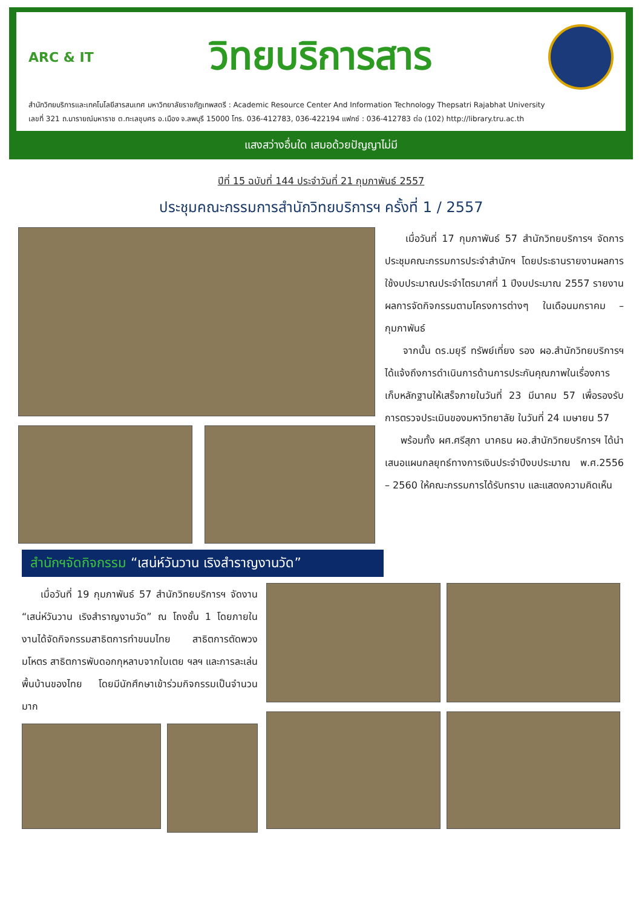ARC & IT
วิทยบริการสาร
สำนักวิทยบริการและเทคโนโลยีสารสนเทศ มหาวิทยาลัยราชภัฏเทพสตรี : Academic Resource Center And Information Technology Thepsatri Rajabhat University
เลขที่ 321 ถ.นารายณ์มหาราช ต.ทะเลชุบศร อ.เมือง จ.ลพบุรี 15000 โทร. 036-412783, 036-422194 แฟกซ์ : 036-412783 ต่อ (102) http://library.tru.ac.th
แสงสว่างอื่นใด เสมอด้วยปัญญาไม่มี
ปีที่ 15 ฉบับที่ 144 ประจำวันที่ 21 กุมภาพันธ์ 2557
ประชุมคณะกรรมการสำนักวิทยบริการฯ ครั้งที่ 1 / 2557
เมื่อวันที่ 17 กุมภาพันธ์ 57 สำนักวิทยบริการฯ จัดการประชุมคณะกรรมการประจำสำนักฯ โดยประธานรายงานผลการใช้งบประมาณประจำไตรมาศที่ 1 ปีงบประมาณ 2557 รายงานผลการจัดกิจกรรมตามโครงการต่างๆ ในเดือนมกราคม – กุมภาพันธ์
จากนั้น ดร.มยุรี ทรัพย์เที่ยง รอง ผอ.สำนักวิทยบริการฯ ได้แจ้งถึงการดำเนินการด้านการประกันคุณภาพในเรื่องการเก็บหลักฐานให้เสร็จภายในวันที่ 23 มีนาคม 57 เพื่อรองรับการตรวจประเมินของมหาวิทยาลัย ในวันที่ 24 เมษายน 57
พร้อมทั้ง ผศ.ศรีสุภา นาคธน ผอ.สำนักวิทยบริการฯ ได้นำเสนอแผนกลยุทธ์ทางการเงินประจำปีงบประมาณ พ.ศ.2556 – 2560 ให้คณะกรรมการได้รับทราบ และแสดงความคิดเห็น
สำนักฯจัดกิจกรรม “เสน่ห์วันวาน เริงสำราญงานวัด”
เมื่อวันที่ 19 กุมภาพันธ์ 57 สำนักวิทยบริการฯ จัดงาน “เสน่ห์วันวาน เริงสำราญงานวัด” ณ โถงชั้น 1 โดยภายในงานได้จัดกิจกรรมสาธิตการทำขนมไทย สาธิตการตัดพวงมโหตร สาธิตการพับดอกกุหลาบจากใบเตย ฯลฯ และการละเล่นพื้นบ้านของไทย โดยมีนักศึกษาเข้าร่วมกิจกรรมเป็นจำนวนมาก